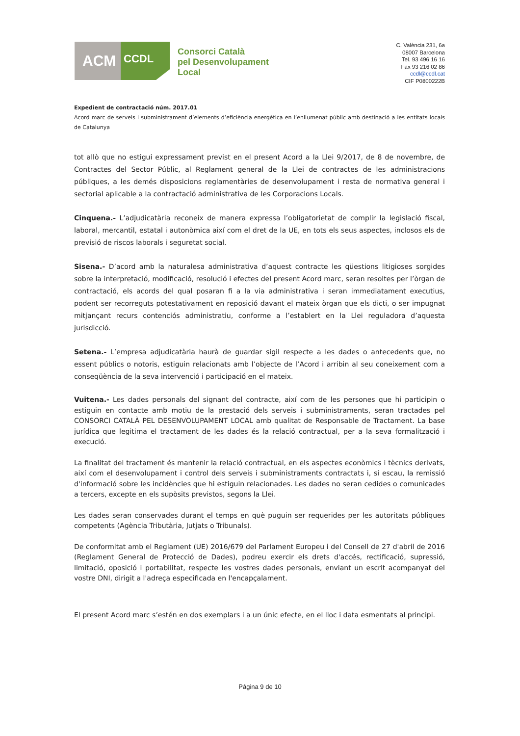ACM
CCDL
Consorci Català
pel Desenvolupament
Local
C. València 231, 6a
08007 Barcelona
Tel. 93 496 16 16
Fax 93 216 02 86
ccdl@ccdl.cat
CIF P0800222B
Expedient de contractació núm. 2017.01
Acord marc de serveis i subministrament d’elements d’eficiència energètica en l’enllumenat públic amb destinació a les entitats locals de Catalunya
tot allò que no estigui expressament previst en el present Acord a la Llei 9/2017, de 8 de novembre, de Contractes del Sector Públic, al Reglament general de la Llei de contractes de les administracions públiques, a les demés disposicions reglamentàries de desenvolupament i resta de normativa general i sectorial aplicable a la contractació administrativa de les Corporacions Locals.
Cinquena.- L’adjudicatària reconeix de manera expressa l’obligatorietat de complir la legislació fiscal, laboral, mercantil, estatal i autonòmica així com el dret de la UE, en tots els seus aspectes, inclosos els de previsió de riscos laborals i seguretat social.
Sisena.- D’acord amb la naturalesa administrativa d’aquest contracte les qüestions litigioses sorgides sobre la interpretació, modificació, resolució i efectes del present Acord marc, seran resoltes per l’òrgan de contractació, els acords del qual posaran fi a la via administrativa i seran immediatament executius, podent ser recorreguts potestativament en reposició davant el mateix òrgan que els dicti, o ser impugnat mitjançant recurs contenciós administratiu, conforme a l’establert en la Llei reguladora d’aquesta jurisdicció.
Setena.- L’empresa adjudicatària haurà de guardar sigil respecte a les dades o antecedents que, no essent públics o notoris, estiguin relacionats amb l’objecte de l’Acord i arribin al seu coneixement com a conseqüència de la seva intervenció i participació en el mateix.
Vuitena.- Les dades personals del signant del contracte, així com de les persones que hi participin o estiguin en contacte amb motiu de la prestació dels serveis i subministraments, seran tractades pel CONSORCI CATALÀ PEL DESENVOLUPAMENT LOCAL amb qualitat de Responsable de Tractament. La base jurídica que legitima el tractament de les dades és la relació contractual, per a la seva formalització i execució.
La finalitat del tractament és mantenir la relació contractual, en els aspectes econòmics i tècnics derivats, així com el desenvolupament i control dels serveis i subministraments contractats i, si escau, la remissió d'informació sobre les incidències que hi estiguin relacionades. Les dades no seran cedides o comunicades a tercers, excepte en els supòsits previstos, segons la Llei.
Les dades seran conservades durant el temps en què puguin ser requerides per les autoritats públiques competents (Agència Tributària, Jutjats o Tribunals).
De conformitat amb el Reglament (UE) 2016/679 del Parlament Europeu i del Consell de 27 d'abril de 2016 (Reglament General de Protecció de Dades), podreu exercir els drets d'accés, rectificació, supressió, limitació, oposició i portabilitat, respecte les vostres dades personals, enviant un escrit acompanyat del vostre DNI, dirigit a l'adreça especificada en l'encapçalament.
El present Acord marc s’estén en dos exemplars i a un únic efecte, en el lloc i data esmentats al principi.
Página 9 de 10